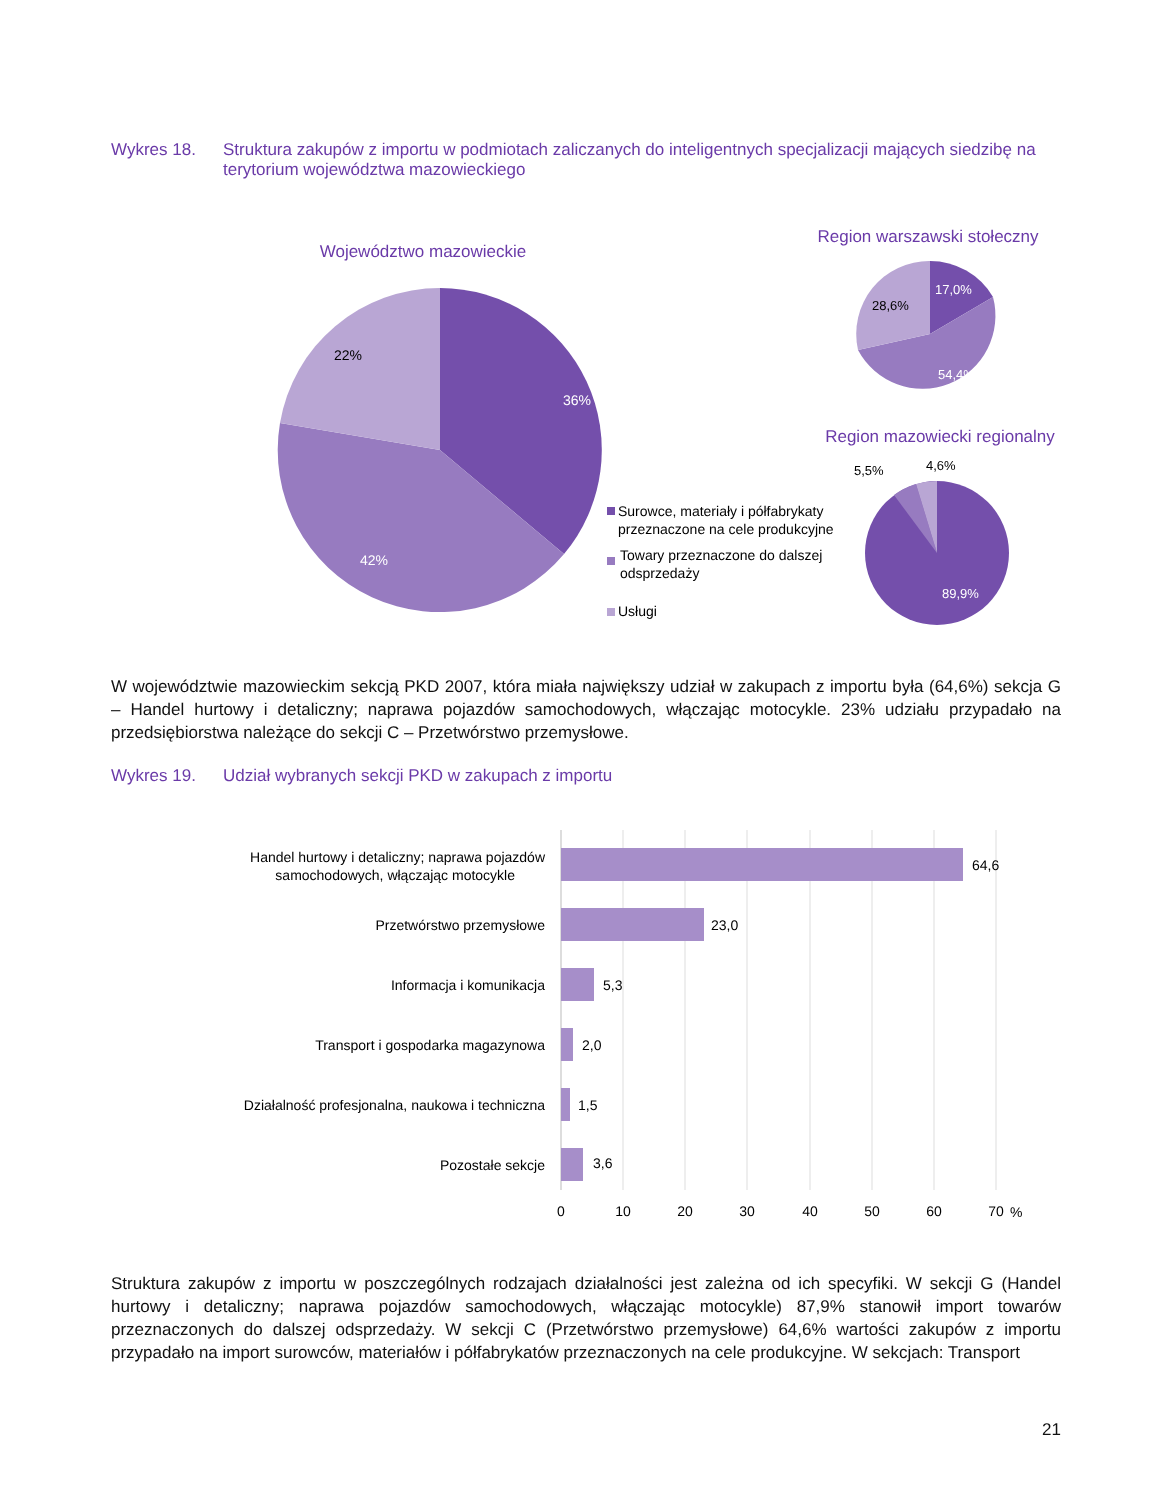Wykres 18. Struktura zakupów z importu w podmiotach zaliczanych do inteligentnych specjalizacji mających siedzibę na terytorium województwa mazowieckiego
Województwo mazowieckie
36%
42%
22%
Region warszawski stołeczny
17,0%
54,4%
28,6%
Region mazowiecki regionalny
5,5%
4,6%
89,9%
Surowce, materiały i półfabrykaty
przeznaczone na cele produkcyjne
Towary przeznaczone do dalszej
odsprzedaży
Usługi
W województwie mazowieckim sekcją PKD 2007, która miała największy udział w zakupach z importu była (64,6%) sekcja G – Handel hurtowy i detaliczny; naprawa pojazdów samochodowych, włączając motocykle. 23% udziału przypadało na przedsiębiorstwa należące do sekcji C – Przetwórstwo przemysłowe.
Wykres 19. Udział wybranych sekcji PKD w zakupach z importu
Handel hurtowy i detaliczny; naprawa pojazdów
samochodowych, włączając motocykle
Przetwórstwo przemysłowe
Informacja i komunikacja
Transport i gospodarka magazynowa
Działalność profesjonalna, naukowa i techniczna
Pozostałe sekcje
64,6
23,0
5,3
2,0
1,5
3,6
0
10
20
30
40
50
60
70
%
Struktura zakupów z importu w poszczególnych rodzajach działalności jest zależna od ich specyfiki. W sekcji G (Handel hurtowy i detaliczny; naprawa pojazdów samochodowych, włączając motocykle) 87,9% stanowił import towarów przeznaczonych do dalszej odsprzedaży. W sekcji C (Przetwórstwo przemysłowe) 64,6% wartości zakupów z importu przypadało na import surowców, materiałów i półfabrykatów przeznaczonych na cele produkcyjne. W sekcjach: Transport
21